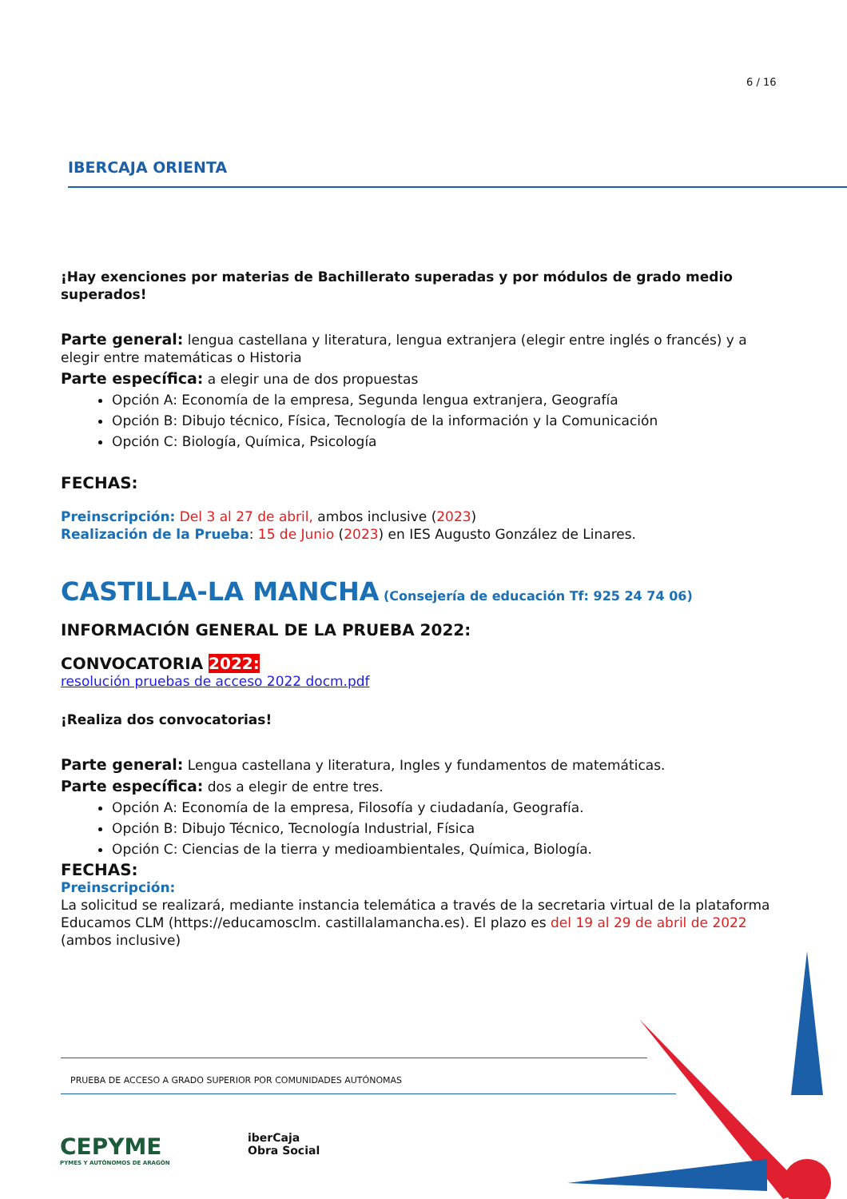6 / 16
IBERCAJA ORIENTA
¡Hay exenciones por materias de Bachillerato superadas y por módulos de grado medio superados!
Parte general: lengua castellana y literatura, lengua extranjera (elegir entre inglés o francés) y a elegir entre matemáticas o Historia
Parte específica: a elegir una de dos propuestas
Opción A: Economía de la empresa, Segunda lengua extranjera, Geografía
Opción B: Dibujo técnico, Física, Tecnología de la información y la Comunicación
Opción C: Biología, Química, Psicología
FECHAS:
Preinscripción: Del 3 al 27 de abril, ambos inclusive (2023)
Realización de la Prueba: 15 de Junio (2023) en IES Augusto González de Linares.
CASTILLA-LA MANCHA (Consejería de educación Tf: 925 24 74 06)
INFORMACIÓN GENERAL DE LA PRUEBA 2022:
CONVOCATORIA 2022:
resolución pruebas de acceso 2022 docm.pdf
¡Realiza dos convocatorias!
Parte general: Lengua castellana y literatura, Ingles y fundamentos de matemáticas.
Parte específica: dos a elegir de entre tres.
Opción A: Economía de la empresa, Filosofía y ciudadanía, Geografía.
Opción B: Dibujo Técnico, Tecnología Industrial, Física
Opción C: Ciencias de la tierra y medioambientales, Química, Biología.
FECHAS:
Preinscripción:
La solicitud se realizará, mediante instancia telemática a través de la secretaria virtual de la plataforma Educamos CLM (https://educamosclm. castillalamancha.es). El plazo es del 19 al 29 de abril de 2022 (ambos inclusive)
PRUEBA DE ACCESO A GRADO SUPERIOR POR COMUNIDADES AUTÓNOMAS
CEPYME
PYMES Y AUTÓNOMOS DE ARAGÓN
iberCaja
Obra Social